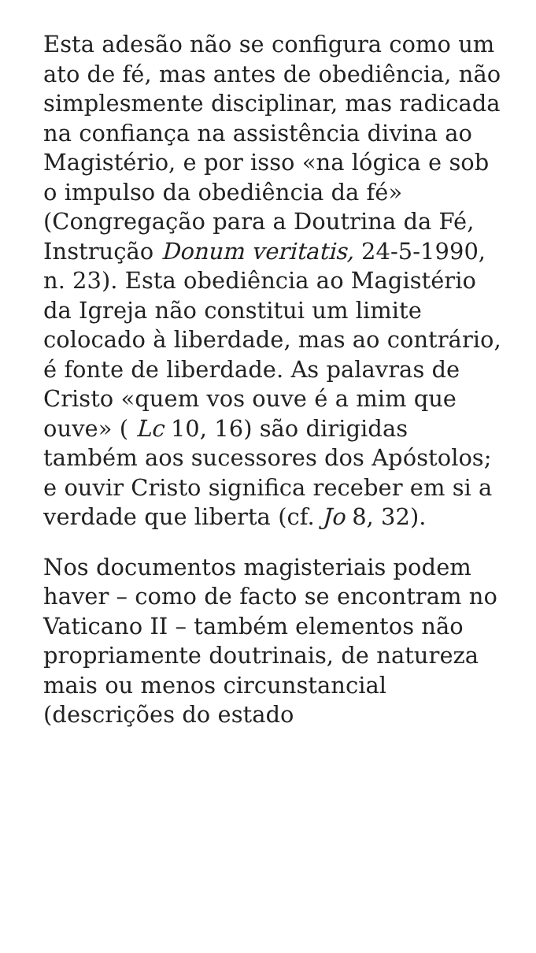Esta adesão não se configura como um ato de fé, mas antes de obediência, não simplesmente disciplinar, mas radicada na confiança na assistência divina ao Magistério, e por isso «na lógica e sob o impulso da obediência da fé» (Congregação para a Doutrina da Fé, Instrução Donum veritatis, 24-5-1990, n. 23). Esta obediência ao Magistério da Igreja não constitui um limite colocado à liberdade, mas ao contrário, é fonte de liberdade. As palavras de Cristo «quem vos ouve é a mim que ouve» ( Lc 10, 16) são dirigidas também aos sucessores dos Apóstolos; e ouvir Cristo significa receber em si a verdade que liberta (cf. Jo 8, 32).
Nos documentos magisteriais podem haver – como de facto se encontram no Vaticano II – também elementos não propriamente doutrinais, de natureza mais ou menos circunstancial (descrições do estado